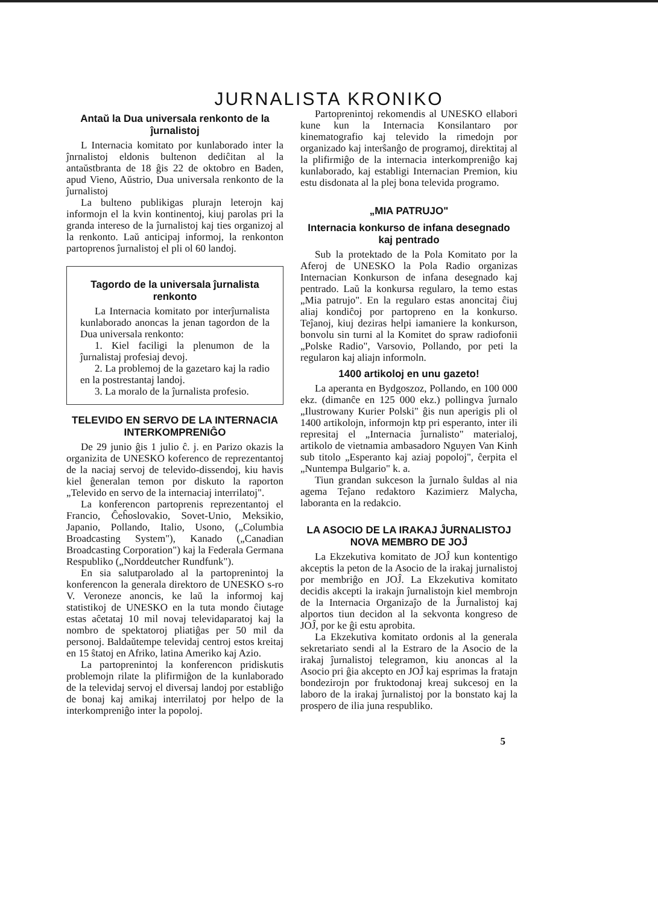JURNALISTA KRONIKO
Antaŭ la Dua universala renkonto de la ĵurnalistoj
L Internacia komitato por kunlaborado inter la ĵnrnalistoj eldonis bultenon dediĉitan al la antaŭstbranta de 18 ĝis 22 de oktobro en Baden, apud Vieno, Aŭstrio, Dua universala renkonto de la ĵurnalistoj
La bulteno publikigas plurajn leterojn kaj informojn el la kvin kontinentoj, kiuj parolas pri la granda intereso de la ĵurnalistoj kaj ties organizoj al la renkonto. Laŭ anticipaj informoj, la renkonton partoprenos ĵurnalistoj el pli ol 60 landoj.
Tagordo de la universala ĵurnalista renkonto
La Internacia komitato por interĵurnalista kunlaborado anoncas la jenan tagordon de la Dua universala renkonto:
1. Kiel faciligi la plenumon de la ĵurnalistaj profesiaj devoj.
2. La problemoj de la gazetaro kaj la radio en la postrestantaj landoj.
3. La moralo de la ĵurnalista profesio.
TELEVIDO EN SERVO DE LA INTERNACIA INTERKOMPRENIĜO
De 29 junio ĝis 1 julio ĉ. j. en Parizo okazis la organizita de UNESKO koferenco de reprezentantoj de la naciaj servoj de televido-dissendoj, kiu havis kiel ĝeneralan temon por diskuto la raporton „Televido en servo de la internaciaj interrilatoj".
La konferencon partoprenis reprezentantoj el Francio, Ĉeĥoslovakio, Sovet-Unio, Meksikio, Japanio, Pollando, Italio, Usono, („Columbia Broadcasting System"), Kanado („Canadian Broadcasting Corporation") kaj la Federala Germana Respubliko („Norddeutcher Rundfunk").
En sia salutparolado al la partoprenintoj la konferencon la generala direktoro de UNESKO s-ro V. Veroneze anoncis, ke laŭ la informoj kaj statistikoj de UNESKO en la tuta mondo ĉiutage estas aĉetataj 10 mil novaj televidaparatoj kaj la nombro de spektatoroj pliatiĝas per 50 mil da personoj. Baldaŭtempe televidaj centroj estos kreitaj en 15 ŝtatoj en Afriko, latina Ameriko kaj Azio.
La partoprenintoj la konferencon pridiskutis problemojn rilate la plifirmiĝon de la kunlaborado de la televidaj servoj el diversaj landoj por establiĝo de bonaj kaj amikaj interrilatoj por helpo de la interkompreniĝo inter la popoloj.
Partoprenintoj rekomendis al UNESKO ellabori kune kun la Internacia Konsilantaro por kinematografio kaj televido la rimedojn por organizado kaj interŝanĝo de programoj, direktitaj al la plifirmiĝo de la internacia interkompreniĝo kaj kunlaborado, kaj establigi Internacian Premion, kiu estu disdonata al la plej bona televida programo.
„MIA PATRUJO"
Internacia konkurso de infana desegnado kaj pentrado
Sub la protektado de la Pola Komitato por la Aferoj de UNESKO la Pola Radio organizas Internacian Konkurson de infana desegnado kaj pentrado. Laŭ la konkursa regularo, la temo estas „Mia patrujo". En la regularo estas anoncitaj ĉiuj aliaj kondiĉoj por partopreno en la konkurso. Teĵanoj, kiuj deziras helpi iamaniere la konkurson, bonvolu sin turni al la Komitet do spraw radiofonii „Polske Radio", Varsovio, Pollando, por peti la regularon kaj aliajn informoln.
1400 artikoloj en unu gazeto!
La aperanta en Bydgoszoz, Pollando, en 100 000 ekz. (dimanĉe en 125 000 ekz.) pollingva ĵurnalo „Ilustrowany Kurier Polski" ĝis nun aperigis pli ol 1400 artikolojn, informojn ktp pri esperanto, inter ili represitaj el „Internacia ĵurnalisto" materialoj, artikolo de vietnamia ambasadoro Nguyen Van Kinh sub titolo „Esperanto kaj aziaj popoloj", ĉerpita el „Nuntempa Bulgario" k. a.
Tiun grandan sukceson la ĵurnalo ŝuldas al nia agema Teĵano redaktoro Kazimierz Malycha, laboranta en la redakcio.
LA ASOCIO DE LA IRAKAJ ĴURNALISTOJ NOVA MEMBRO DE JOĴ
La Ekzekutiva komitato de JOĴ kun kontentigo akceptis la peton de la Asocio de la irakaj jurnalistoj por membriĝo en JOĴ. La Ekzekutiva komitato decidis akcepti la irakajn ĵurnalistojn kiel membrojn de la Internacia Organizaĵo de la Ĵurnalistoj kaj alportos tiun decidon al la sekvonta kongreso de JOĴ, por ke ĝi estu aprobita.
La Ekzekutiva komitato ordonis al la generala sekretariato sendi al la Estraro de la Asocio de la irakaj ĵurnalistoj telegramon, kiu anoncas al la Asocio pri ĝia akcepto en JOĴ kaj esprimas la fratajn bondezirojn por fruktodonaj kreaj sukcesoj en la laboro de la irakaj ĵurnalistoj por la bonstato kaj la prospero de ilia juna respubliko.
5